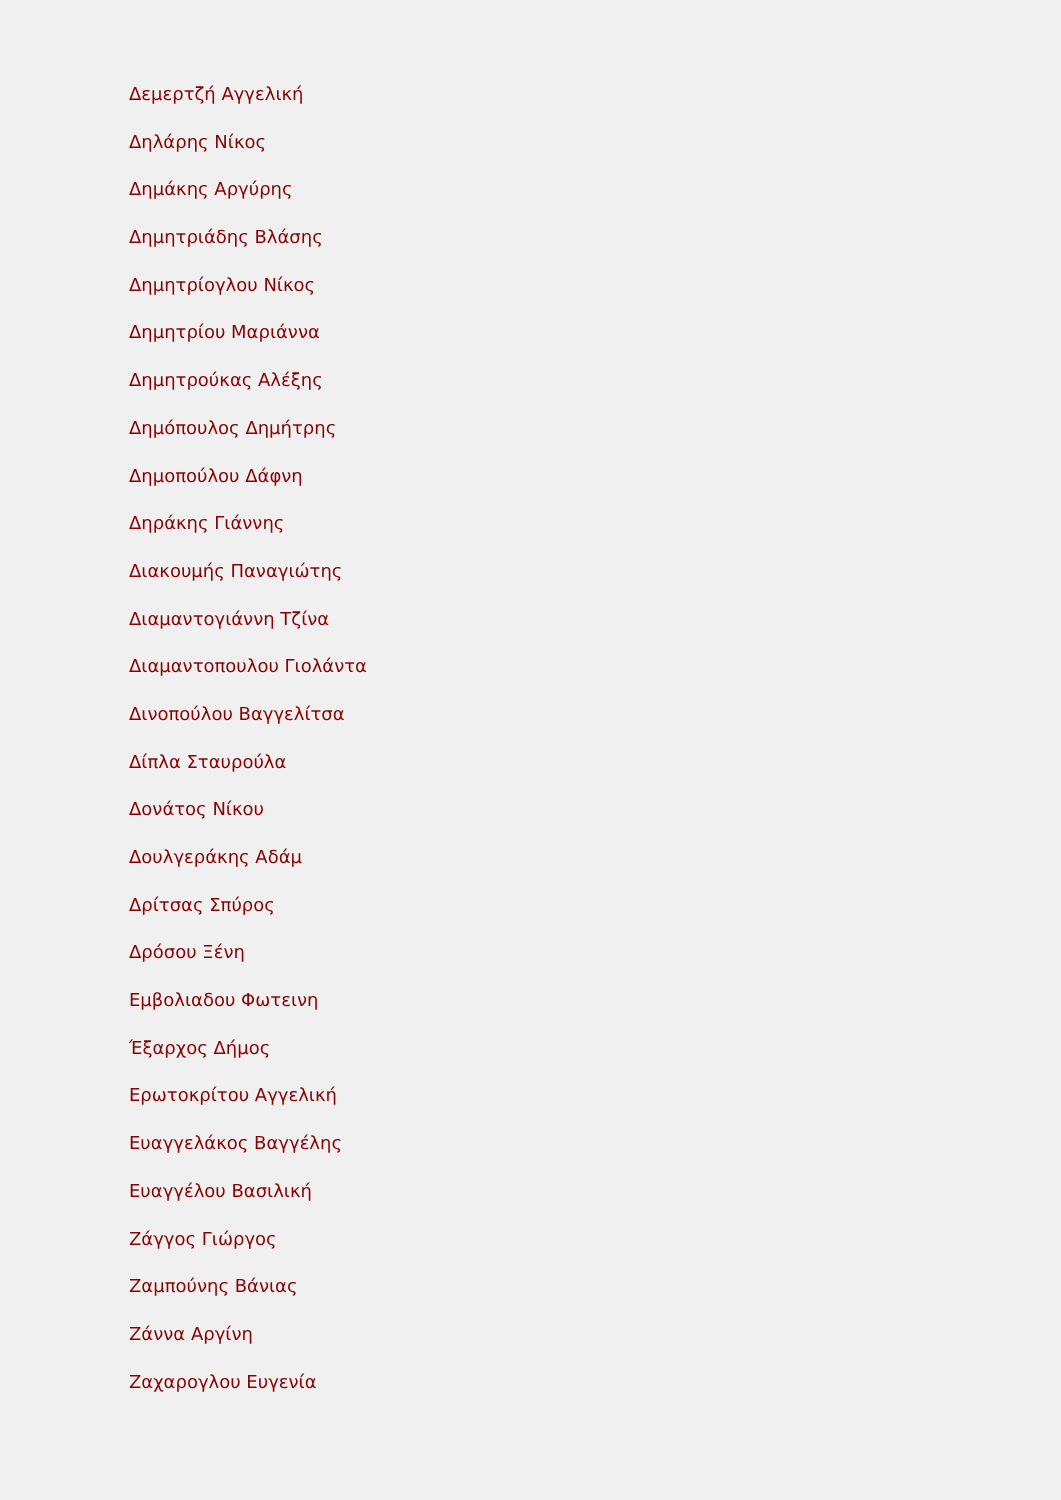Δεμερτζή Αγγελική
Δηλάρης Νίκος
Δημάκης Αργύρης
Δημητριάδης Βλάσης
Δημητρίογλου Νίκος
Δημητρίου Μαριάννα
Δημητρούκας Αλέξης
Δημόπουλος Δημήτρης
Δημοπούλου Δάφνη
Δηράκης Γιάννης
Διακουμής Παναγιώτης
Διαμαντογιάννη Τζίνα
Διαμαντοπουλου Γιολάντα
Δινοπούλου Βαγγελίτσα
Δίπλα Σταυρούλα
Δονάτος Νίκου
Δουλγεράκης Αδάμ
Δρίτσας Σπύρος
Δρόσου Ξένη
Εμβολιαδου Φωτεινη
Έξαρχος Δήμος
Ερωτοκρίτου Αγγελική
Ευαγγελάκος Βαγγέλης
Ευαγγέλου Βασιλική
Ζάγγος Γιώργος
Ζαμπούνης Βάνιας
Ζάννα Αργίνη
Ζαχαρογλου Ευγενία